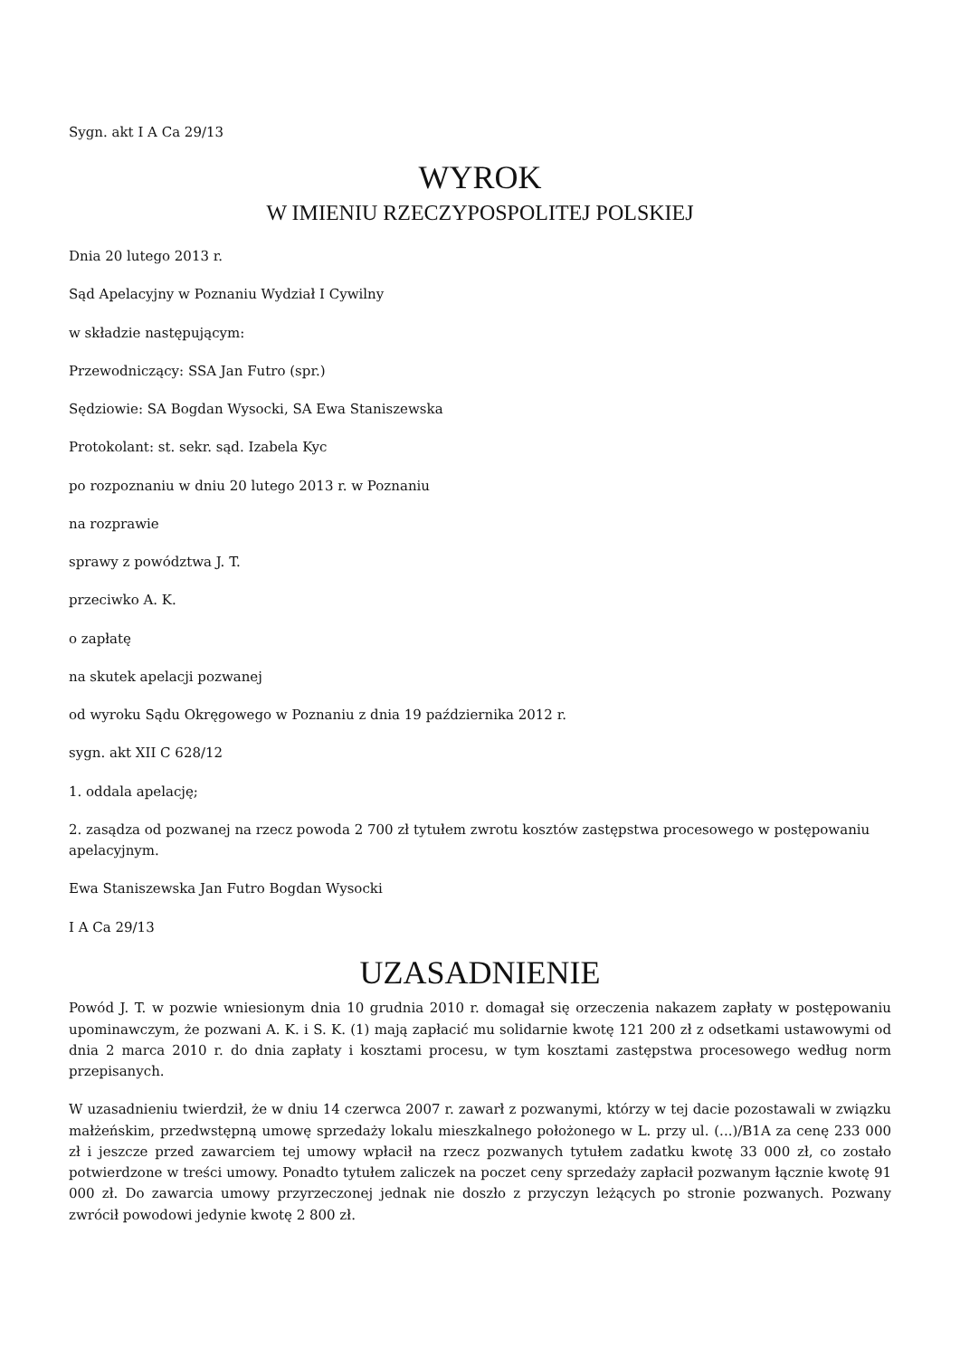Sygn. akt I A Ca 29/13
WYROK
W IMIENIU RZECZYPOSPOLITEJ POLSKIEJ
Dnia 20 lutego 2013 r.
Sąd Apelacyjny w Poznaniu Wydział I Cywilny
w składzie następującym:
Przewodniczący: SSA Jan Futro (spr.)
Sędziowie: SA Bogdan Wysocki, SA Ewa Staniszewska
Protokolant: st. sekr. sąd. Izabela Kyc
po rozpoznaniu w dniu 20 lutego 2013 r. w Poznaniu
na rozprawie
sprawy z powództwa J. T.
przeciwko A. K.
o zapłatę
na skutek apelacji pozwanej
od wyroku Sądu Okręgowego w Poznaniu z dnia 19 października 2012 r.
sygn. akt XII C 628/12
1. oddala apelację;
2. zasądza od pozwanej na rzecz powoda 2 700 zł tytułem zwrotu kosztów zastępstwa procesowego w postępowaniu apelacyjnym.
Ewa Staniszewska Jan Futro Bogdan Wysocki
I A Ca 29/13
UZASADNIENIE
Powód J. T. w pozwie wniesionym dnia 10 grudnia 2010 r. domagał się orzeczenia nakazem zapłaty w postępowaniu upominawczym, że pozwani A. K. i S. K. (1) mają zapłacić mu solidarnie kwotę 121 200 zł z odsetkami ustawowymi od dnia 2 marca 2010 r. do dnia zapłaty i kosztami procesu, w tym kosztami zastępstwa procesowego według norm przepisanych.
W uzasadnieniu twierdził, że w dniu 14 czerwca 2007 r. zawarł z pozwanymi, którzy w tej dacie pozostawali w związku małżeńskim, przedwstępną umowę sprzedaży lokalu mieszkalnego położonego w L. przy ul. (...)/B1A za cenę 233 000 zł i jeszcze przed zawarciem tej umowy wpłacił na rzecz pozwanych tytułem zadatku kwotę 33 000 zł, co zostało potwierdzone w treści umowy. Ponadto tytułem zaliczek na poczet ceny sprzedaży zapłacił pozwanym łącznie kwotę 91 000 zł. Do zawarcia umowy przyrzeczonej jednak nie doszło z przyczyn leżących po stronie pozwanych. Pozwany zwrócił powodowi jedynie kwotę 2 800 zł.